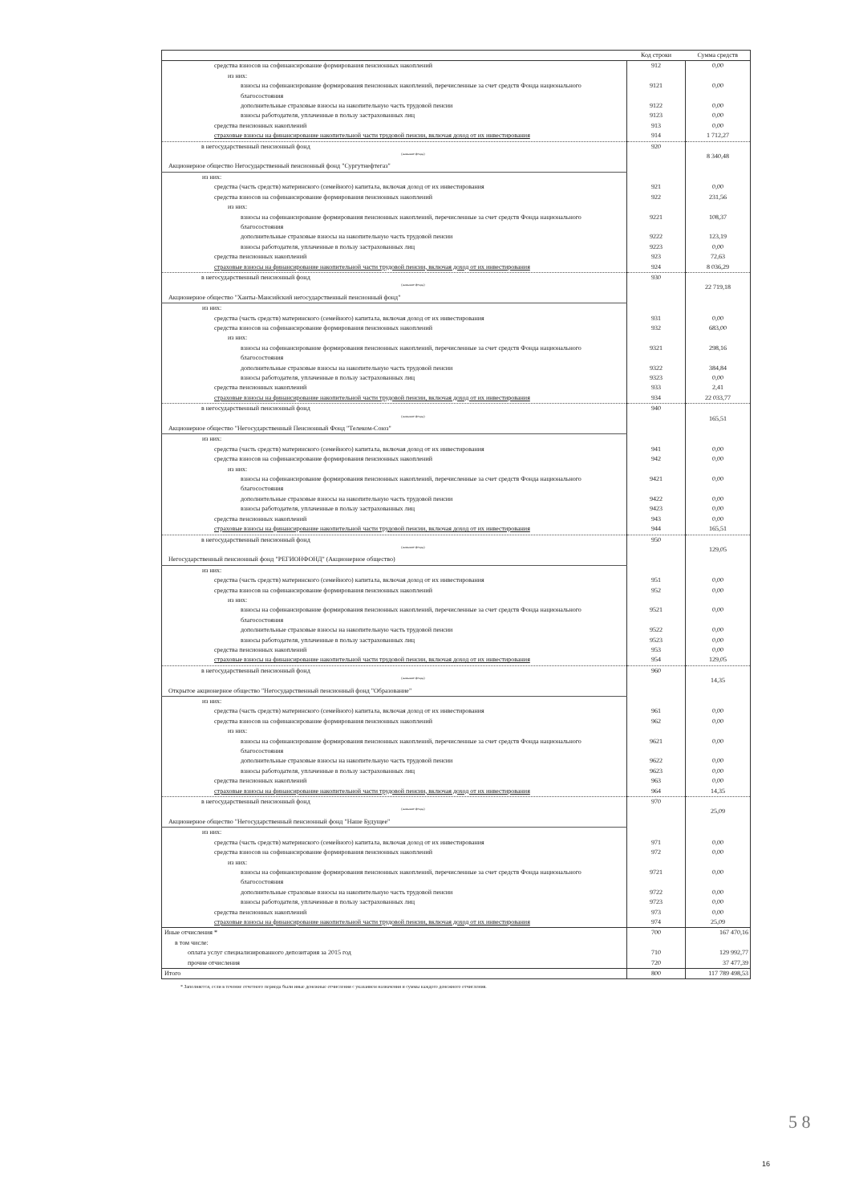| | Код строки | Сумма средств |
| --- | --- | --- |
| средства взносов на софинансирование формирования пенсионных накоплений | 912 | 0,00 |
| из них: | | |
| взносы на софинансирование формирования пенсионных накоплений, перечисленные за счет средств Фонда национального благосостояния | 9121 | 0,00 |
| дополнительные страховые взносы на накопительную часть трудовой пенсии | 9122 | 0,00 |
| взносы работодателя, уплаченные в пользу застрахованных лиц | 9123 | 0,00 |
| средства пенсионных накоплений | 913 | 0,00 |
| страховые взносы на финансирование накопительной части трудовой пенсии, включая доход от их инвестирования | 914 | 1 712,27 |
| в негосударственный пенсионный фонд (название фонда) | 920 | 8 340,48 |
| Акционерное общество Негосударственный пенсионный фонд "Сургутнефтегаз" | | |
| из них: | | |
| средства (часть средств) материнского (семейного) капитала, включая доход от их инвестирования | 921 | 0,00 |
| средства взносов на софинансирование формирования пенсионных накоплений | 922 | 231,56 |
| из них: | | |
| взносы на софинансирование формирования пенсионных накоплений, перечисленные за счет средств Фонда национального благосостояния | 9221 | 108,37 |
| дополнительные страховые взносы на накопительную часть трудовой пенсии | 9222 | 123,19 |
| взносы работодателя, уплаченные в пользу застрахованных лиц | 9223 | 0,00 |
| средства пенсионных накоплений | 923 | 72,63 |
| страховые взносы на финансирование накопительной части трудовой пенсии, включая доход от их инвестирования | 924 | 8 036,29 |
| в негосударственный пенсионный фонд (название фонда) | 930 | 22 719,18 |
| Акционерное общество "Ханты-Мансийский негосударственный пенсионный фонд" | | |
| из них: | | |
| средства (часть средств) материнского (семейного) капитала, включая доход от их инвестирования | 931 | 0,00 |
| средства взносов на софинансирование формирования пенсионных накоплений | 932 | 683,00 |
| из них: | | |
| взносы на софинансирование формирования пенсионных накоплений, перечисленные за счет средств Фонда национального благосостояния | 9321 | 298,16 |
| дополнительные страховые взносы на накопительную часть трудовой пенсии | 9322 | 384,84 |
| взносы работодателя, уплаченные в пользу застрахованных лиц | 9323 | 0,00 |
| средства пенсионных накоплений | 933 | 2,41 |
| страховые взносы на финансирование накопительной части трудовой пенсии, включая доход от их инвестирования | 934 | 22 033,77 |
| в негосударственный пенсионный фонд (название фонда) | 940 | 165,51 |
| Акционерное общество "Негосударственный Пенсионный Фонд "Телеком-Союз" | | |
| из них: | | |
| средства (часть средств) материнского (семейного) капитала, включая доход от их инвестирования | 941 | 0,00 |
| средства взносов на софинансирование формирования пенсионных накоплений | 942 | 0,00 |
| из них: | | |
| взносы на софинансирование формирования пенсионных накоплений, перечисленные за счет средств Фонда национального благосостояния | 9421 | 0,00 |
| дополнительные страховые взносы на накопительную часть трудовой пенсии | 9422 | 0,00 |
| взносы работодателя, уплаченные в пользу застрахованных лиц | 9423 | 0,00 |
| средства пенсионных накоплений | 943 | 0,00 |
| страховые взносы на финансирование накопительной части трудовой пенсии, включая доход от их инвестирования | 944 | 165,51 |
| в негосударственный пенсионный фонд (название фонда) | 950 | 129,05 |
| Негосударственный пенсионный фонд "РЕГИОНФОНД" (Акционерное общество) | | |
| из них: | | |
| средства (часть средств) материнского (семейного) капитала, включая доход от их инвестирования | 951 | 0,00 |
| средства взносов на софинансирование формирования пенсионных накоплений | 952 | 0,00 |
| из них: | | |
| взносы на софинансирование формирования пенсионных накоплений, перечисленные за счет средств Фонда национального благосостояния | 9521 | 0,00 |
| дополнительные страховые взносы на накопительную часть трудовой пенсии | 9522 | 0,00 |
| взносы работодателя, уплаченные в пользу застрахованных лиц | 9523 | 0,00 |
| средства пенсионных накоплений | 953 | 0,00 |
| страховые взносы на финансирование накопительной части трудовой пенсии, включая доход от их инвестирования | 954 | 129,05 |
| в негосударственный пенсионный фонд (название фонда) | 960 | 14,35 |
| Открытое акционерное общество "Негосударственный пенсионный фонд "Образование" | | |
| из них: | | |
| средства (часть средств) материнского (семейного) капитала, включая доход от их инвестирования | 961 | 0,00 |
| средства взносов на софинансирование формирования пенсионных накоплений | 962 | 0,00 |
| из них: | | |
| взносы на софинансирование формирования пенсионных накоплений, перечисленные за счет средств Фонда национального благосостояния | 9621 | 0,00 |
| дополнительные страховые взносы на накопительную часть трудовой пенсии | 9622 | 0,00 |
| взносы работодателя, уплаченные в пользу застрахованных лиц | 9623 | 0,00 |
| средства пенсионных накоплений | 963 | 0,00 |
| страховые взносы на финансирование накопительной части трудовой пенсии, включая доход от их инвестирования | 964 | 14,35 |
| в негосударственный пенсионный фонд (название фонда) | 970 | 25,09 |
| Акционерное общество "Негосударственный пенсионный фонд "Наше Будущее" | | |
| из них: | | |
| средства (часть средств) материнского (семейного) капитала, включая доход от их инвестирования | 971 | 0,00 |
| средства взносов на софинансирование формирования пенсионных накоплений | 972 | 0,00 |
| из них: | | |
| взносы на софинансирование формирования пенсионных накоплений, перечисленные за счет средств Фонда национального благосостояния | 9721 | 0,00 |
| дополнительные страховые взносы на накопительную часть трудовой пенсии | 9722 | 0,00 |
| взносы работодателя, уплаченные в пользу застрахованных лиц | 9723 | 0,00 |
| средства пенсионных накоплений | 973 | 0,00 |
| страховые взносы на финансирование накопительной части трудовой пенсии, включая доход от их инвестирования | 974 | 25,09 |
| Иные отчисления * | 700 | 167 470,16 |
| в том числе: | | |
| оплата услуг специализированного депозитария за 2015 год | 710 | 129 992,77 |
| прочие отчисления | 720 | 37 477,39 |
| Итого | 800 | 117 789 498,53 |
* Заполняется, если в течение отчетного периода были иные денежные отчисления с указанием назначения и суммы каждого денежного отчисления.
5 8
16